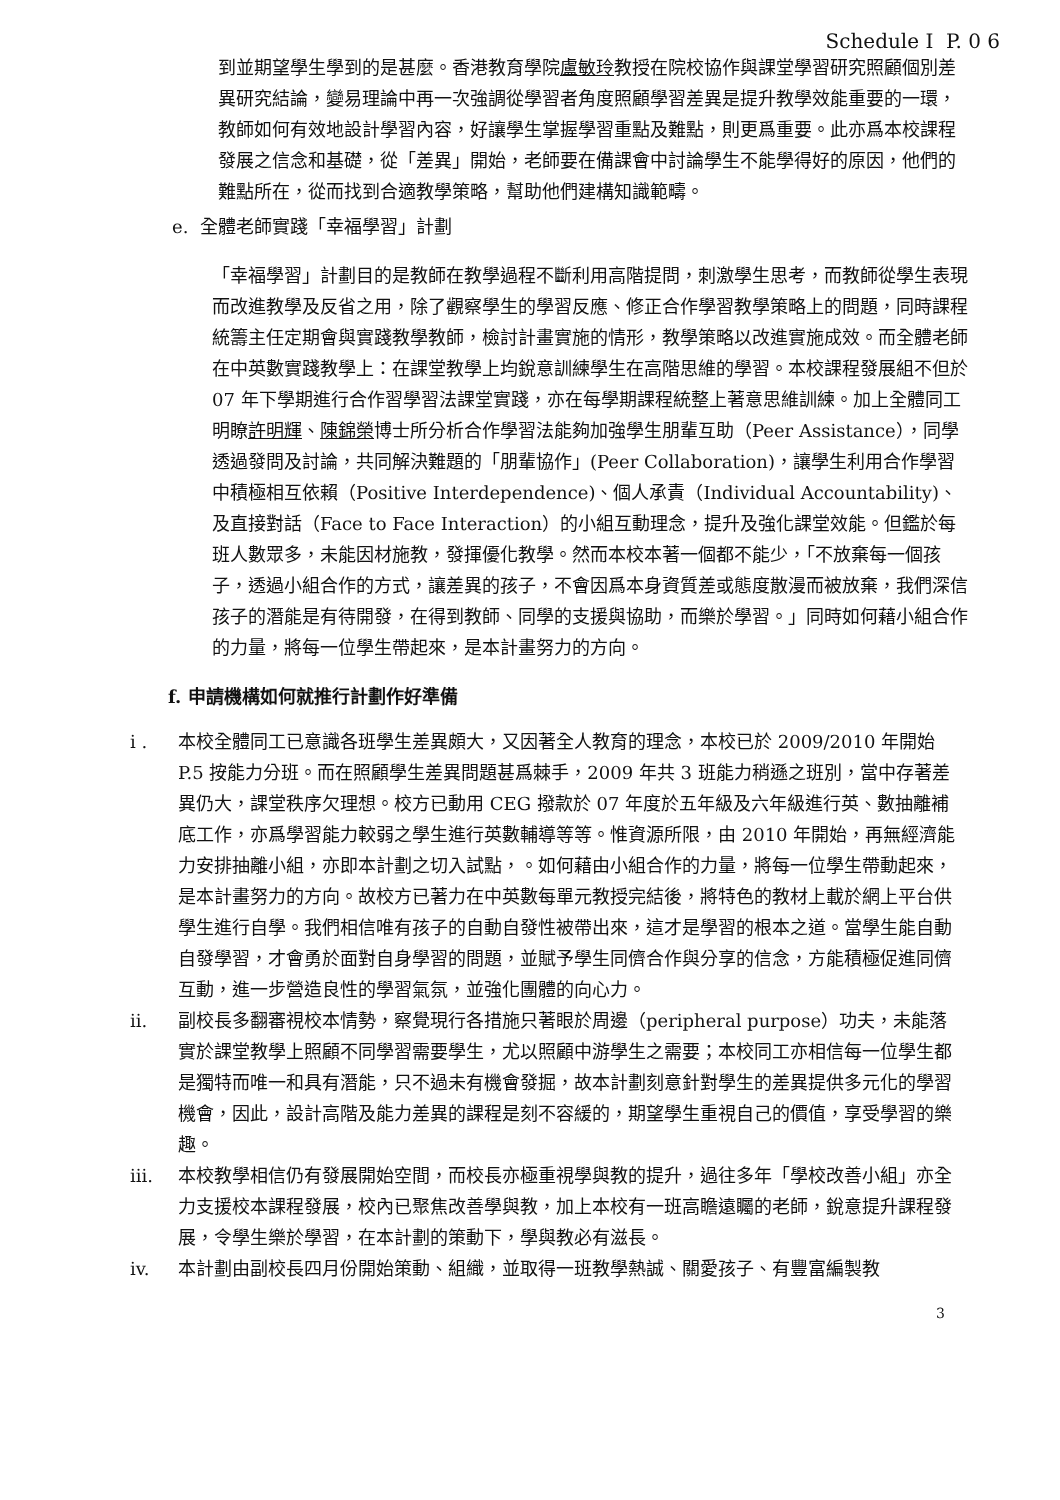Schedule I P. 0 6
到並期望學生學到的是甚麼。香港教育學院盧敏玲教授在院校協作與課堂學習研究照顧個別差異研究結論，變易理論中再一次強調從學習者角度照顧學習差異是提升教學效能重要的一環，教師如何有效地設計學習內容，好讓學生掌握學習重點及難點，則更爲重要。此亦爲本校課程發展之信念和基礎，從「差異」開始，老師要在備課會中討論學生不能學得好的原因，他們的難點所在，從而找到合適教學策略，幫助他們建構知識範疇。
e. 全體老師實踐「幸福學習」計劃
「幸福學習」計劃目的是教師在教學過程不斷利用高階提問，刺激學生思考，而教師從學生表現而改進教學及反省之用，除了觀察學生的學習反應、修正合作學習教學策略上的問題，同時課程統籌主任定期會與實踐教學教師，檢討計畫實施的情形，教學策略以改進實施成效。而全體老師在中英數實踐教學上：在課堂教學上均銳意訓練學生在高階思維的學習。本校課程發展組不但於 07 年下學期進行合作習學習法課堂實踐，亦在每學期課程統整上著意思維訓練。加上全體同工明瞭許明輝、陳錦榮博士所分析合作學習法能夠加強學生朋輩互助（Peer Assistance），同學透過發問及討論，共同解決難題的「朋輩協作」(Peer Collaboration)，讓學生利用合作學習中積極相互依賴（Positive Interdependence)、個人承責（Individual Accountability)、及直接對話（Face to Face Interaction）的小組互動理念，提升及強化課堂效能。但鑑於每班人數眾多，未能因材施教，發揮優化教學。然而本校本著一個都不能少，「不放棄每一個孩子，透過小組合作的方式，讓差異的孩子，不會因爲本身資質差或態度散漫而被放棄，我們深信孩子的潛能是有待開發，在得到教師、同學的支援與協助，而樂於學習。」同時如何藉小組合作的力量，將每一位學生帶起來，是本計畫努力的方向。
f. 申請機構如何就推行計劃作好準備
i . 本校全體同工已意識各班學生差異頗大，又因著全人教育的理念，本校已於 2009/2010 年開始 P.5 按能力分班。而在照顧學生差異問題甚爲棘手，2009 年共 3 班能力稍遜之班別，當中存著差異仍大，課堂秩序欠理想。校方已動用 CEG 撥款於 07 年度於五年級及六年級進行英、數抽離補底工作，亦爲學習能力較弱之學生進行英數輔導等等。惟資源所限，由 2010 年開始，再無經濟能力安排抽離小組，亦即本計劃之切入試點，。如何藉由小組合作的力量，將每一位學生帶動起來，是本計畫努力的方向。故校方已著力在中英數每單元教授完結後，將特色的教材上載於網上平台供學生進行自學。我們相信唯有孩子的自動自發性被帶出來，這才是學習的根本之道。當學生能自動自發學習，才會勇於面對自身學習的問題，並賦予學生同儕合作與分享的信念，方能積極促進同儕互動，進一步營造良性的學習氣氛，並強化團體的向心力。
ii. 副校長多翻審視校本情勢，察覺現行各措施只著眼於周邊（peripheral purpose）功夫，未能落實於課堂教學上照顧不同學習需要學生，尤以照顧中游學生之需要；本校同工亦相信每一位學生都是獨特而唯一和具有潛能，只不過未有機會發掘，故本計劃刻意針對學生的差異提供多元化的學習機會，因此，設計高階及能力差異的課程是刻不容緩的，期望學生重視自己的價值，享受學習的樂趣。
iii. 本校教學相信仍有發展開始空間，而校長亦極重視學與教的提升，過往多年「學校改善小組」亦全力支援校本課程發展，校內已聚焦改善學與教，加上本校有一班高瞻遠矚的老師，銳意提升課程發展，令學生樂於學習，在本計劃的策動下，學與教必有滋長。
iv. 本計劃由副校長四月份開始策動、組織，並取得一班教學熱誠、關愛孩子、有豐富編製教
3